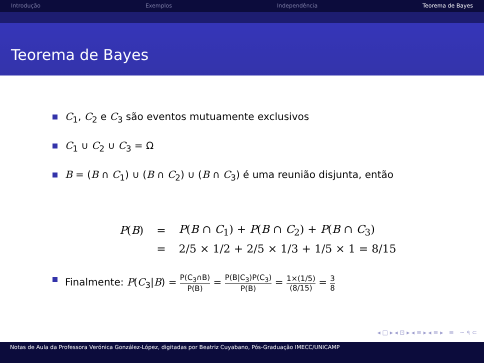Introdução Exemplos Independência Teorema de Bayes
Teorema de Bayes
C<sub>1</sub>, C<sub>2</sub> e C<sub>3</sub> são eventos mutuamente exclusivos
C<sub>1</sub> ∪ C<sub>2</sub> ∪ C<sub>3</sub> = Ω
B = (B ∩ C<sub>1</sub>) ∪ (B ∩ C<sub>2</sub>) ∪ (B ∩ C<sub>3</sub>) é uma reunião disjunta, então
| P ( B ) | = | P ( B ∩ C<sub>1</sub>) + P ( B ∩ C<sub>2</sub>) + P ( B ∩ C<sub>3</sub>) |
| | = | 2/5 × 1/2 + 2/5 × 1/3 + 1/5 × 1 = 8/15 |
Finalmente: P(C<sub>3</sub>|B) = P(C<sub>3</sub>∩B) P(B) = P(B|C<sub>3</sub>)P(C<sub>3</sub>) P(B) = 1×(1/5) (8/15) = 3 8
◂ □ ▸ ◂ ⊡ ▸ ◂ ≡ ▸ ◂ ≡ ▸ ≡ ∽ ৭ ⊂
Notas de Aula da Professora Verónica González-López, digitadas por Beatriz Cuyabano, Pós-Graduação IMECC/UNICAMP